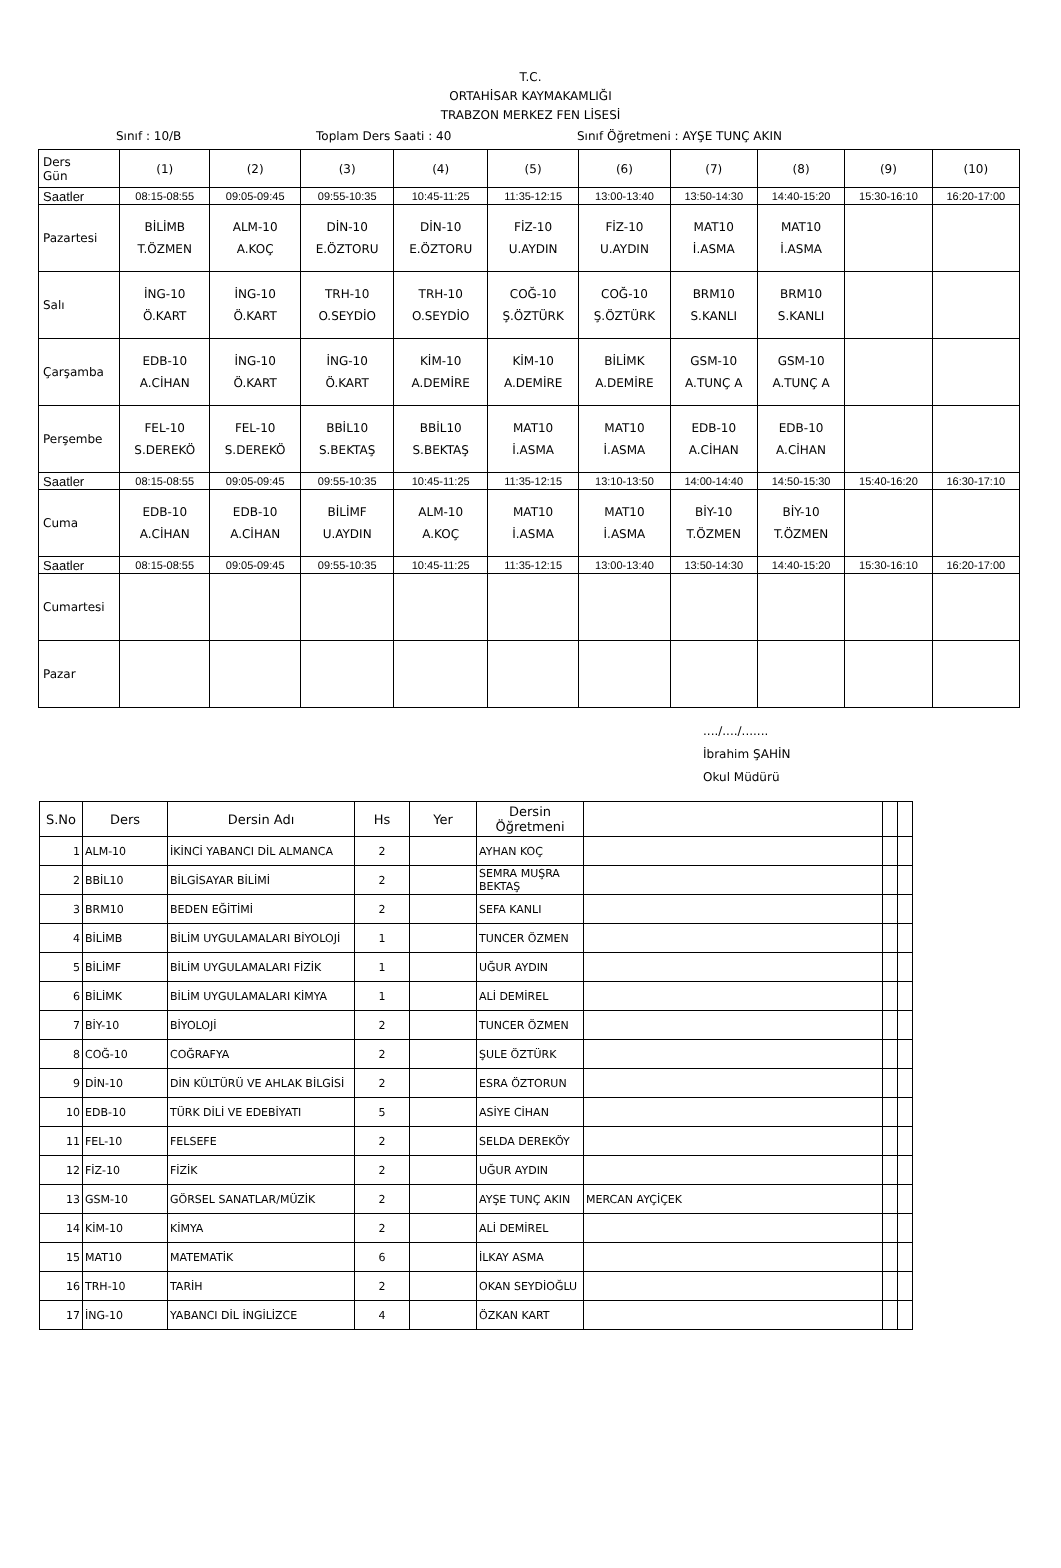T.C.
ORTAHİSAR KAYMAKAMLIĞI
TRABZON MERKEZ FEN LİSESİ
Sınıf : 10/B Toplam Ders Saati : 40 Sınıf Öğretmeni : AYŞE TUNÇ AKIN
| Ders Gün | (1) | (2) | (3) | (4) | (5) | (6) | (7) | (8) | (9) | (10) |
| Saatler | 08:15-08:55 | 09:05-09:45 | 09:55-10:35 | 10:45-11:25 | 11:35-12:15 | 13:00-13:40 | 13:50-14:30 | 14:40-15:20 | 15:30-16:10 | 16:20-17:00 |
| Pazartesi | BİLİMB T.ÖZMEN | ALM-10 A.KOÇ | DİN-10 E.ÖZTORU | DİN-10 E.ÖZTORU | FİZ-10 U.AYDIN | FİZ-10 U.AYDIN | MAT10 İ.ASMA | MAT10 İ.ASMA | | |
| Salı | İNG-10 Ö.KART | İNG-10 Ö.KART | TRH-10 O.SEYDİO | TRH-10 O.SEYDİO | COĞ-10 Ş.ÖZTÜRK | COĞ-10 Ş.ÖZTÜRK | BRM10 S.KANLI | BRM10 S.KANLI | | |
| Çarşamba | EDB-10 A.CİHAN | İNG-10 Ö.KART | İNG-10 Ö.KART | KİM-10 A.DEMİRE | KİM-10 A.DEMİRE | BİLİMK A.DEMİRE | GSM-10 A.TUNÇ A | GSM-10 A.TUNÇ A | | |
| Perşembe | FEL-10 S.DEREKÖ | FEL-10 S.DEREKÖ | BBİL10 S.BEKTAŞ | BBİL10 S.BEKTAŞ | MAT10 İ.ASMA | MAT10 İ.ASMA | EDB-10 A.CİHAN | EDB-10 A.CİHAN | | |
| Saatler | 08:15-08:55 | 09:05-09:45 | 09:55-10:35 | 10:45-11:25 | 11:35-12:15 | 13:10-13:50 | 14:00-14:40 | 14:50-15:30 | 15:40-16:20 | 16:30-17:10 |
| Cuma | EDB-10 A.CİHAN | EDB-10 A.CİHAN | BİLİMF U.AYDIN | ALM-10 A.KOÇ | MAT10 İ.ASMA | MAT10 İ.ASMA | BİY-10 T.ÖZMEN | BİY-10 T.ÖZMEN | | |
| Saatler | 08:15-08:55 | 09:05-09:45 | 09:55-10:35 | 10:45-11:25 | 11:35-12:15 | 13:00-13:40 | 13:50-14:30 | 14:40-15:20 | 15:30-16:10 | 16:20-17:00 |
| Cumartesi | | | | | | | | | | |
| Pazar | | | | | | | | | | |
..../..../.......
İbrahim ŞAHİN
Okul Müdürü
| S.No | Ders | Dersin Adı | Hs | Yer | Dersin Öğretmeni | | | |
| --- | --- | --- | --- | --- | --- | --- | --- | --- |
| 1 | ALM-10 | İKİNCİ YABANCI DİL ALMANCA | 2 | | AYHAN KOÇ | | | |
| 2 | BBİL10 | BİLGİSAYAR BİLİMİ | 2 | | SEMRA MUŞRA BEKTAŞ | | | |
| 3 | BRM10 | BEDEN EĞİTİMİ | 2 | | SEFA KANLI | | | |
| 4 | BİLİMB | BİLİM UYGULAMALARI BİYOLOJİ | 1 | | TUNCER ÖZMEN | | | |
| 5 | BİLİMF | BİLİM UYGULAMALARI FİZİK | 1 | | UĞUR AYDIN | | | |
| 6 | BİLİMK | BİLİM UYGULAMALARI KİMYA | 1 | | ALİ DEMİREL | | | |
| 7 | BİY-10 | BİYOLOJİ | 2 | | TUNCER ÖZMEN | | | |
| 8 | COĞ-10 | COĞRAFYA | 2 | | ŞULE ÖZTÜRK | | | |
| 9 | DİN-10 | DİN KÜLTÜRÜ VE AHLAK BİLGİSİ | 2 | | ESRA ÖZTORUN | | | |
| 10 | EDB-10 | TÜRK DİLİ VE EDEBİYATI | 5 | | ASİYE CİHAN | | | |
| 11 | FEL-10 | FELSEFE | 2 | | SELDA DEREKÖY | | | |
| 12 | FİZ-10 | FİZİK | 2 | | UĞUR AYDIN | | | |
| 13 | GSM-10 | GÖRSEL SANATLAR/MÜZİK | 2 | | AYŞE TUNÇ AKIN | MERCAN AYÇİÇEK | | |
| 14 | KİM-10 | KİMYA | 2 | | ALİ DEMİREL | | | |
| 15 | MAT10 | MATEMATİK | 6 | | İLKAY ASMA | | | |
| 16 | TRH-10 | TARİH | 2 | | OKAN SEYDİOĞLU | | | |
| 17 | İNG-10 | YABANCI DİL İNGİLİZCE | 4 | | ÖZKAN KART | | | |